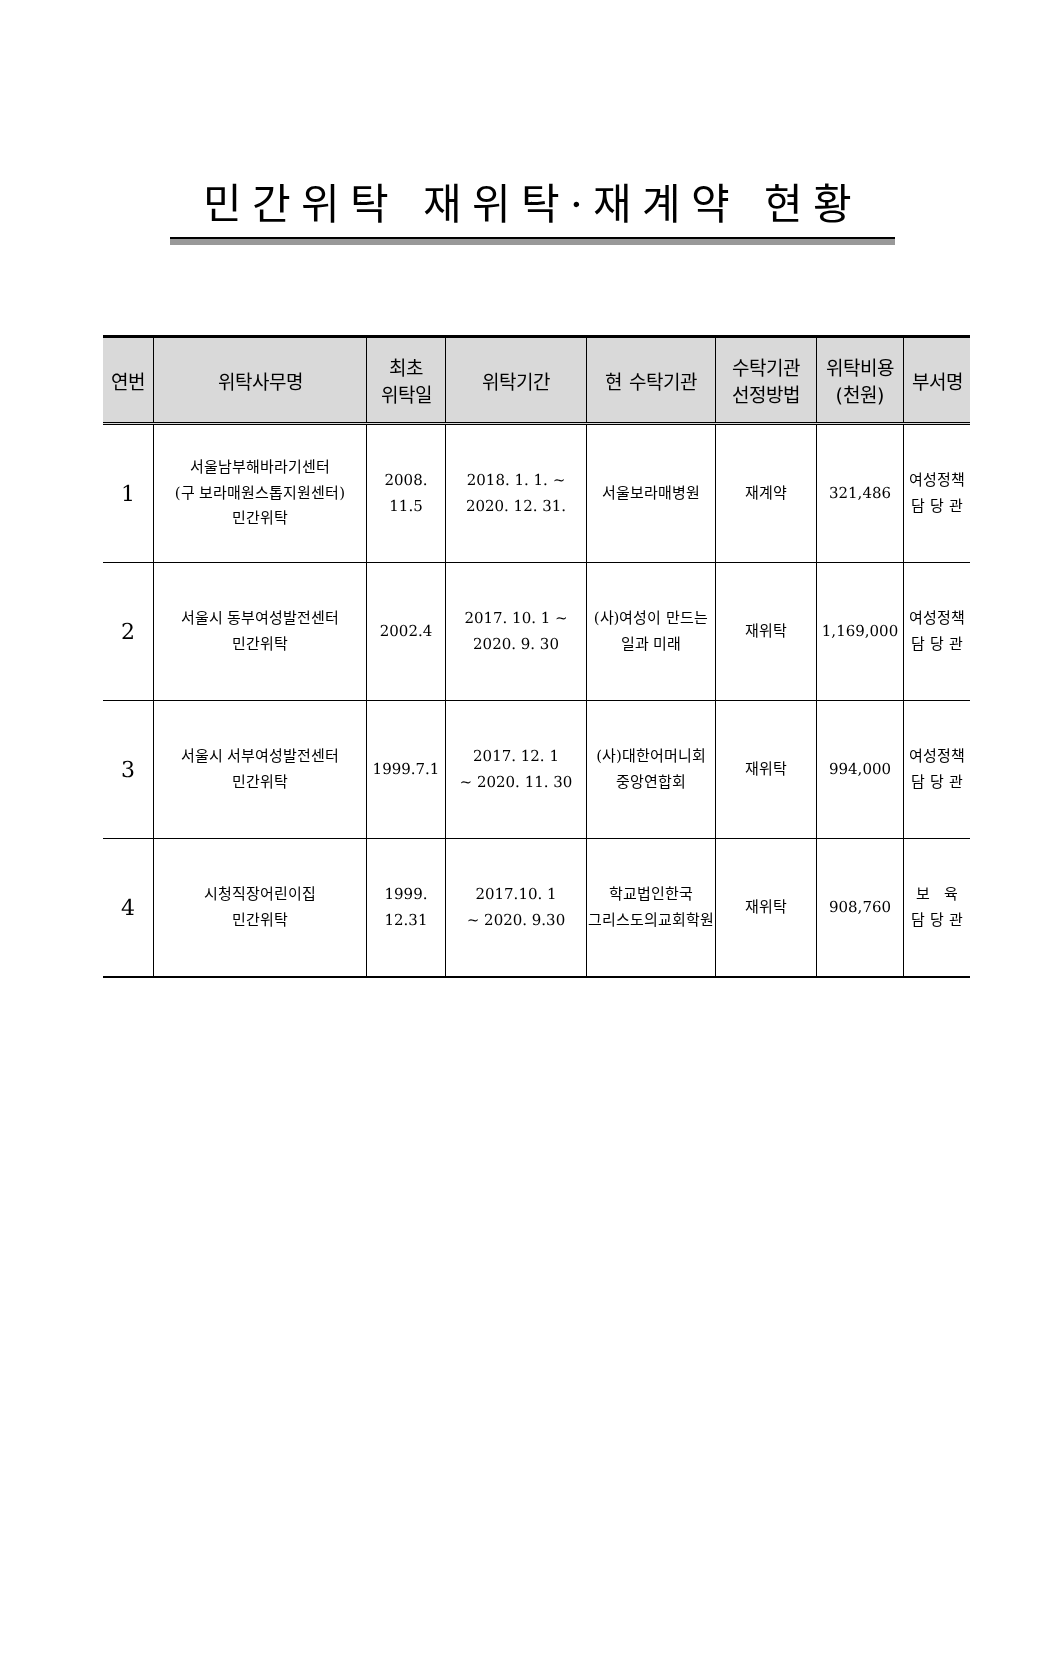민간위탁 재위탁·재계약 현황
| 연번 | 위탁사무명 | 최초 위탁일 | 위탁기간 | 현 수탁기관 | 수탁기관 선정방법 | 위탁비용 (천원) | 부서명 |
| --- | --- | --- | --- | --- | --- | --- | --- |
| 1 | 서울남부해바라기센터 (구 보라매원스톱지원센터) 민간위탁 | 2008. 11.5 | 2018. 1. 1. ~ 2020. 12. 31. | 서울보라매병원 | 재계약 | 321,486 | 여성정책 담 당 관 |
| 2 | 서울시 동부여성발전센터 민간위탁 | 2002.4 | 2017. 10. 1 ~ 2020. 9. 30 | (사)여성이 만드는 일과 미래 | 재위탁 | 1,169,000 | 여성정책 담 당 관 |
| 3 | 서울시 서부여성발전센터 민간위탁 | 1999.7.1 | 2017. 12. 1 ~ 2020. 11. 30 | (사)대한어머니회 중앙연합회 | 재위탁 | 994,000 | 여성정책 담 당 관 |
| 4 | 시청직장어린이집 민간위탁 | 1999. 12.31 | 2017.10. 1 ~ 2020. 9.30 | 학교법인한국 그리스도의교회학원 | 재위탁 | 908,760 | 보 육 담 당 관 |